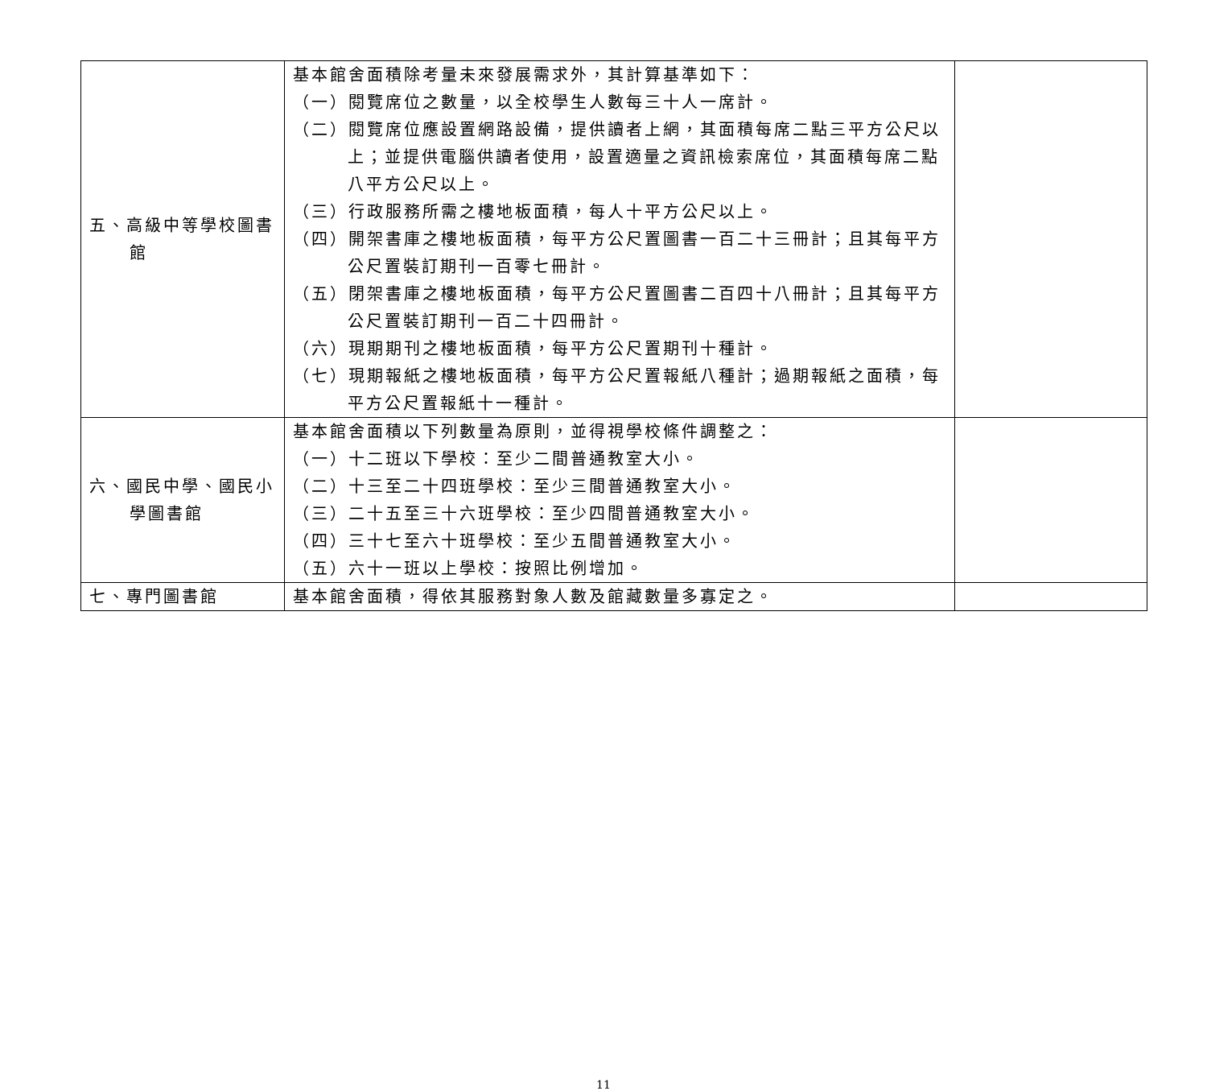| 五、高級中等學校圖書館 | 基本館舍面積除考量未來發展需求外，其計算基準如下： （一）閱覽席位之數量，以全校學生人數每三十人一席計。 （二）閱覽席位應設置網路設備，提供讀者上網，其面積每席二點三平方公尺以上；並提供電腦供讀者使用，設置適量之資訊檢索席位，其面積每席二點八平方公尺以上。 （三）行政服務所需之樓地板面積，每人十平方公尺以上。 （四）開架書庫之樓地板面積，每平方公尺置圖書一百二十三冊計；且其每平方公尺置裝訂期刊一百零七冊計。 （五）閉架書庫之樓地板面積，每平方公尺置圖書二百四十八冊計；且其每平方公尺置裝訂期刊一百二十四冊計。 （六）現期期刊之樓地板面積，每平方公尺置期刊十種計。 （七）現期報紙之樓地板面積，每平方公尺置報紙八種計；過期報紙之面積，每平方公尺置報紙十一種計。 | |
| 六、國民中學、國民小學圖書館 | 基本館舍面積以下列數量為原則，並得視學校條件調整之： （一）十二班以下學校：至少二間普通教室大小。 （二）十三至二十四班學校：至少三間普通教室大小。 （三）二十五至三十六班學校：至少四間普通教室大小。 （四）三十七至六十班學校：至少五間普通教室大小。 （五）六十一班以上學校：按照比例增加。 | |
| 七、專門圖書館 | 基本館舍面積，得依其服務對象人數及館藏數量多寡定之。 | |
11